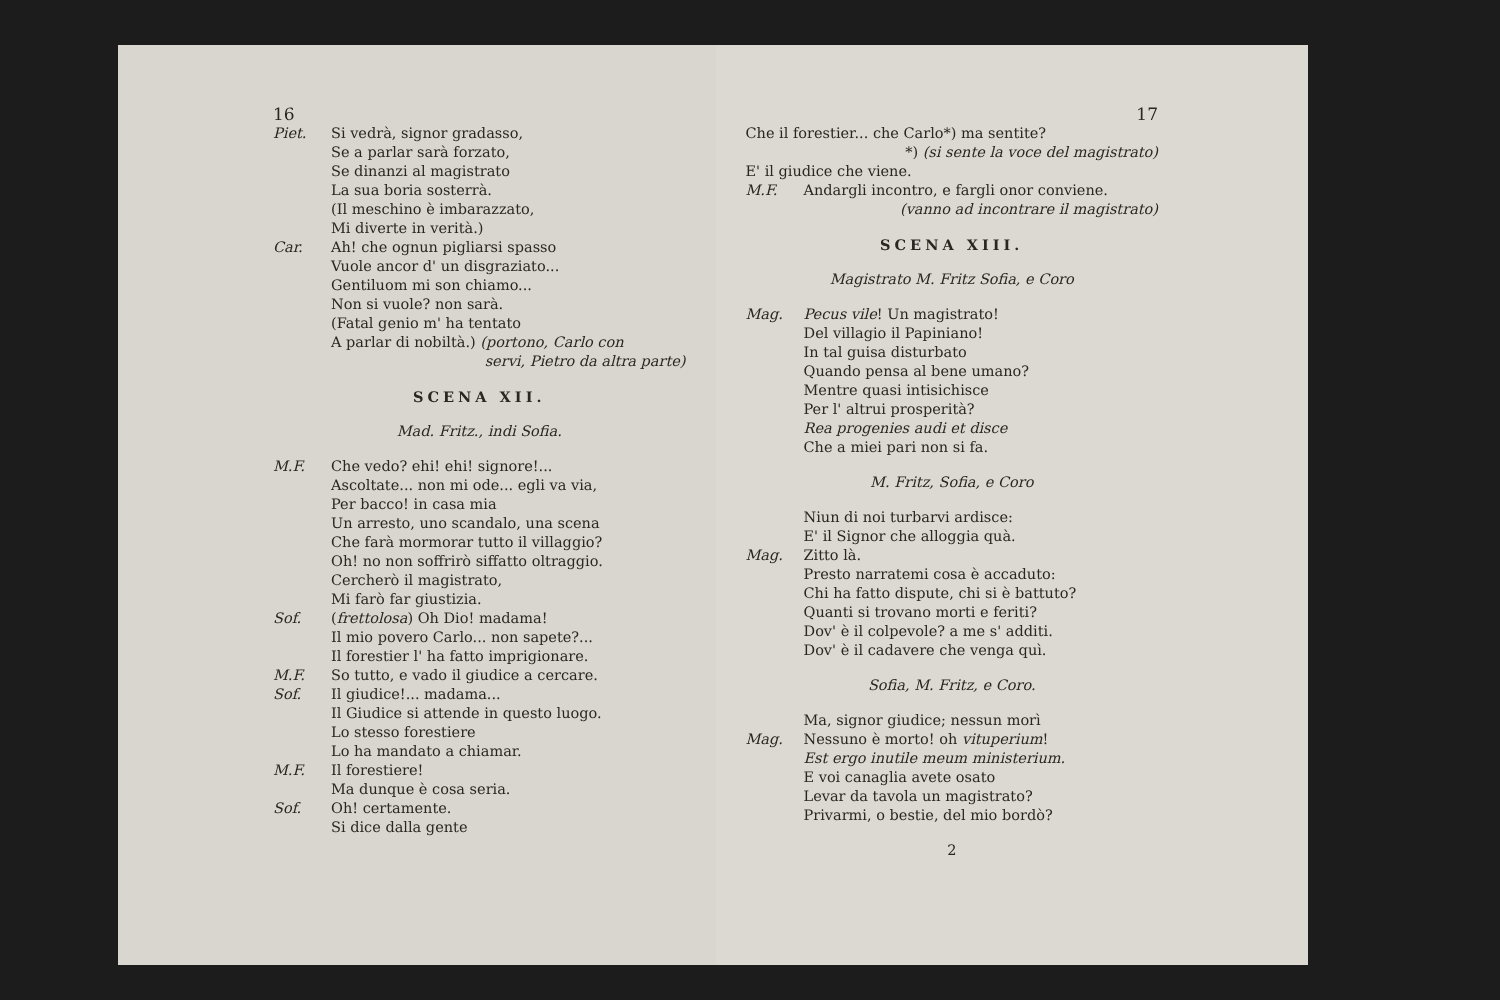16
Piet. Si vedrà, signor gradasso,
Se a parlar sarà forzato,
Se dinanzi al magistrato
La sua boria sosterrà.
(Il meschino è imbarazzato,
Mi diverte in verità.)
Car. Ah! che ognun pigliarsi spasso
Vuole ancor d' un disgraziato...
Gentiluom mi son chiamo...
Non si vuole? non sarà.
(Fatal genio m' ha tentato
A parlar di nobiltà.) (portono, Carlo con
servi, Pietro da altra parte)
SCENA XII.
Mad. Fritz., indi Sofia.
M.F. Che vedo? ehi! ehi! signore!...
Ascoltate... non mi ode... egli va via,
Per bacco! in casa mia
Un arresto, uno scandalo, una scena
Che farà mormorar tutto il villaggio?
Oh! no non soffrirò siffatto oltraggio.
Cercherò il magistrato,
Mi farò far giustizia.
Sof. (frettolosa) Oh Dio! madama!
Il mio povero Carlo... non sapete?...
Il forestier l' ha fatto imprigionare.
M.F. So tutto, e vado il giudice a cercare.
Sof. Il giudice!... madama...
Il Giudice si attende in questo luogo.
Lo stesso forestiere
Lo ha mandato a chiamar.
M.F. Il forestiere!
Ma dunque è cosa seria.
Sof. Oh! certamente.
Si dice dalla gente
17
Che il forestier... che Carlo*) ma sentite?
*) (si sente la voce del magistrato)
E' il giudice che viene.
M.F. Andargli incontro, e fargli onor conviene.
(vanno ad incontrare il magistrato)
SCENA XIII.
Magistrato M. Fritz Sofia, e Coro
Mag. Pecus vile! Un magistrato!
Del villagio il Papiniano!
In tal guisa disturbato
Quando pensa al bene umano?
Mentre quasi intisichisce
Per l' altrui prosperità?
Rea progenies audi et disce
Che a miei pari non si fa.
M. Fritz, Sofia, e Coro
Niun di noi turbarvi ardisce:
E' il Signor che alloggia quà.
Mag. Zitto là.
Presto narratemi cosa è accaduto:
Chi ha fatto dispute, chi si è battuto?
Quanti si trovano morti e feriti?
Dov' è il colpevole? a me s' additi.
Dov' è il cadavere che venga quì.
Sofia, M. Fritz, e Coro.
Ma, signor giudice; nessun morì
Mag. Nessuno è morto! oh vituperium!
Est ergo inutile meum ministerium.
E voi canaglia avete osato
Levar da tavola un magistrato?
Privarmi, o bestie, del mio bordò?
2